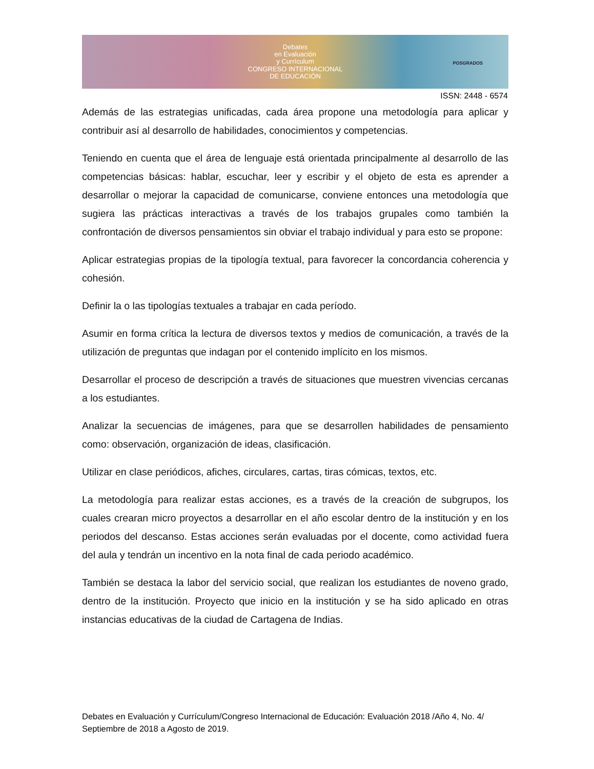Debates
en Evaluación
y Currículum
CONGRESO INTERNACIONAL
DE EDUCACIÓN
POSGRADOS
ISSN: 2448 - 6574
Además de las estrategias unificadas, cada área propone una metodología para aplicar y contribuir así al desarrollo de habilidades, conocimientos y competencias.
Teniendo en cuenta que el área de lenguaje está orientada principalmente al desarrollo de las competencias básicas: hablar, escuchar, leer y escribir y el objeto de esta es aprender a desarrollar o mejorar la capacidad de comunicarse, conviene entonces una metodología que sugiera las prácticas interactivas a través de los trabajos grupales como también la confrontación de diversos pensamientos sin obviar el trabajo individual y para esto se propone:
Aplicar estrategias propias de la tipología textual, para favorecer la concordancia coherencia y cohesión.
Definir la o las tipologías textuales a trabajar en cada período.
Asumir en forma crítica la lectura de diversos textos y medios de comunicación, a través de la utilización de preguntas que indagan por el contenido implícito en los mismos.
Desarrollar el proceso de descripción a través de situaciones que muestren vivencias cercanas a los estudiantes.
Analizar la secuencias de imágenes, para que se desarrollen habilidades de pensamiento como: observación, organización de ideas, clasificación.
Utilizar en clase periódicos, afiches, circulares, cartas, tiras cómicas, textos, etc.
La metodología para realizar estas acciones, es a través de la creación de subgrupos, los cuales crearan micro proyectos a desarrollar en el año escolar dentro de la institución y en los periodos del descanso. Estas acciones serán evaluadas por el docente, como actividad fuera del aula y tendrán un incentivo en la nota final de cada periodo académico.
También se destaca la labor del servicio social, que realizan los estudiantes de noveno grado, dentro de la institución. Proyecto que inicio en la institución y se ha sido aplicado en otras instancias educativas de la ciudad de Cartagena de Indias.
Debates en Evaluación y Currículum/Congreso Internacional de Educación: Evaluación 2018 /Año 4, No. 4/ Septiembre de 2018 a Agosto de 2019.